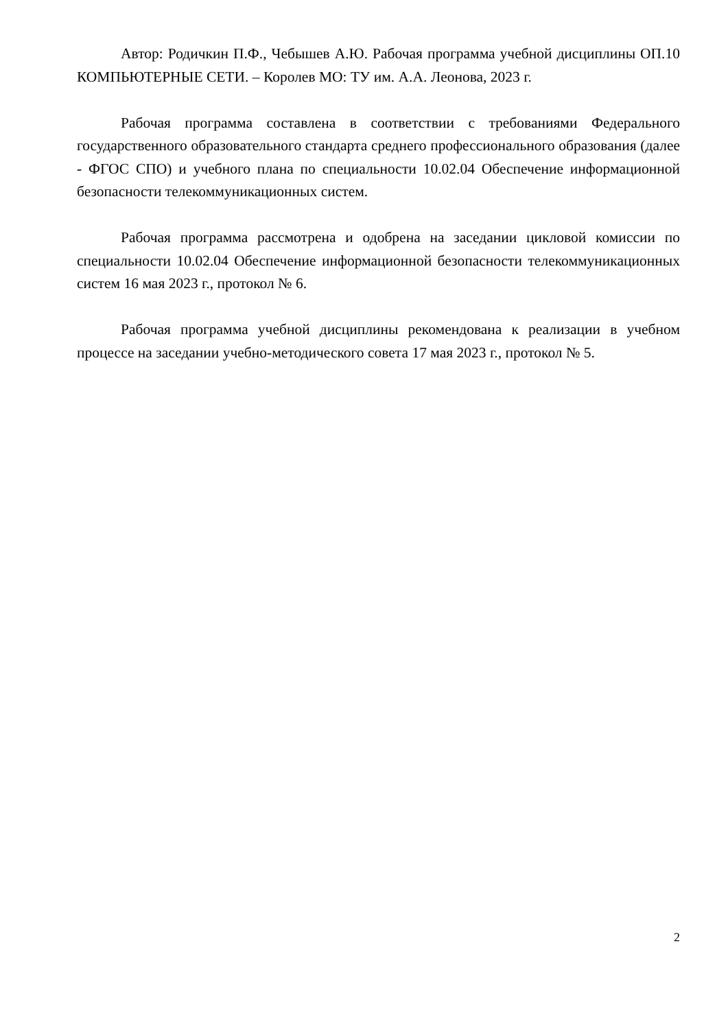Автор: Родичкин П.Ф., Чебышев А.Ю. Рабочая программа учебной дисциплины ОП.10 КОМПЬЮТЕРНЫЕ СЕТИ. – Королев МО: ТУ им. А.А. Леонова, 2023 г.
Рабочая программа составлена в соответствии с требованиями Федерального государственного образовательного стандарта среднего профессионального образования (далее - ФГОС СПО) и учебного плана по специальности 10.02.04 Обеспечение информационной безопасности телекоммуникационных систем.
Рабочая программа рассмотрена и одобрена на заседании цикловой комиссии по специальности 10.02.04 Обеспечение информационной безопасности телекоммуникационных систем 16 мая 2023 г., протокол № 6.
Рабочая программа учебной дисциплины рекомендована к реализации в учебном процессе на заседании учебно-методического совета 17 мая 2023 г., протокол № 5.
2